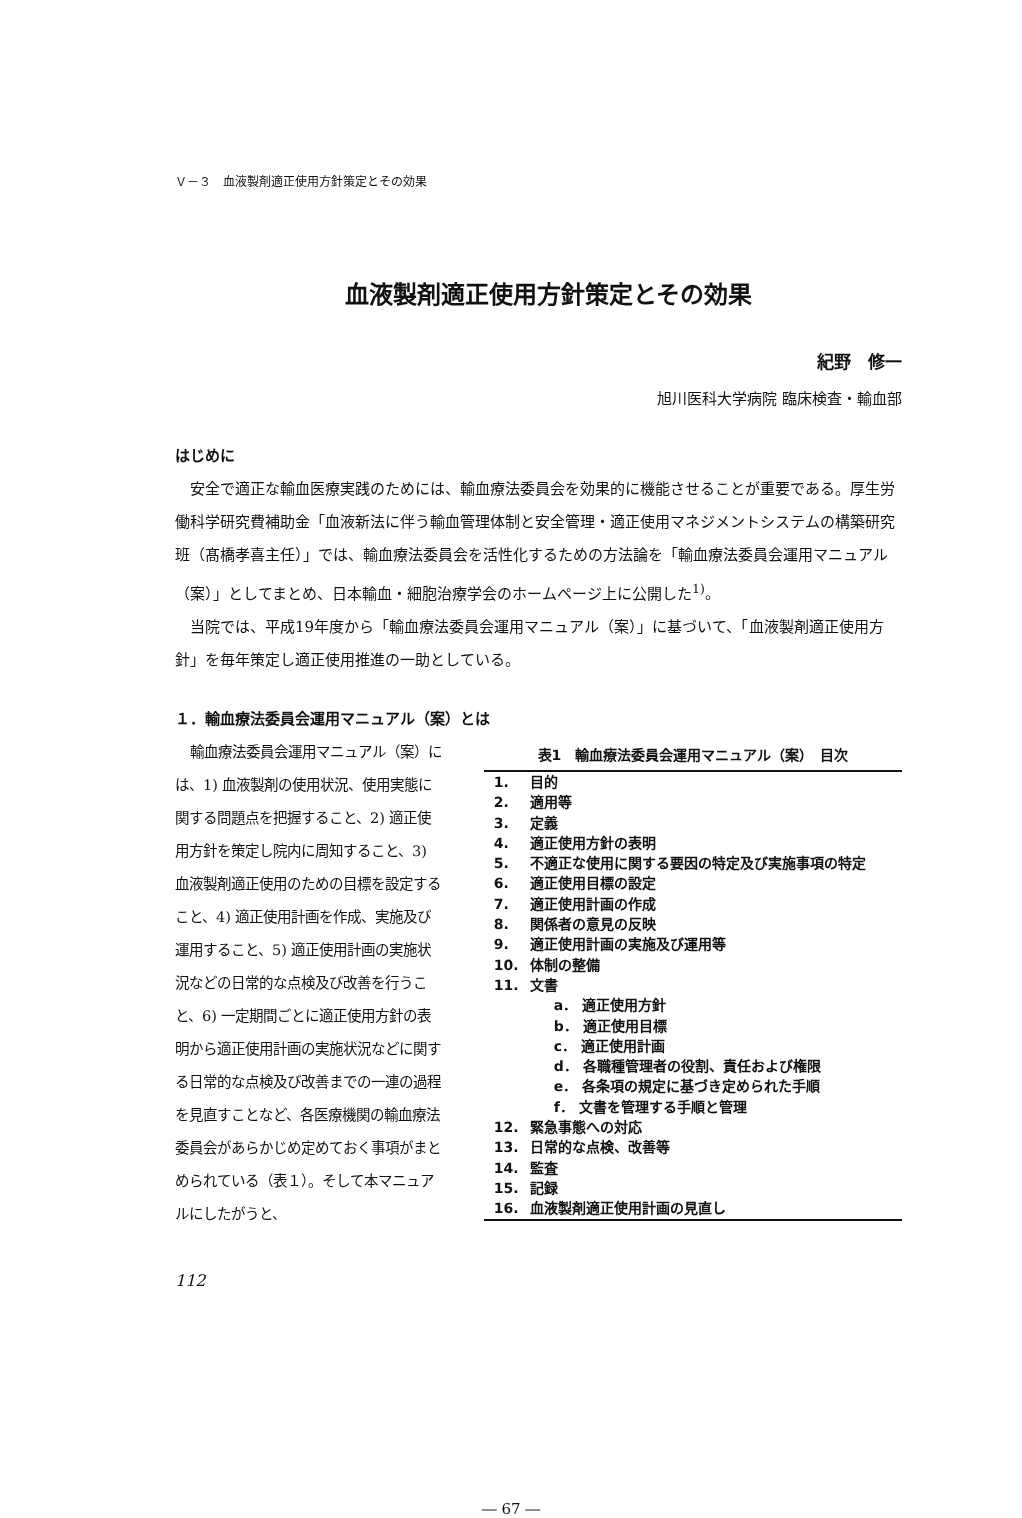Ｖ－３　血液製剤適正使用方針策定とその効果
血液製剤適正使用方針策定とその効果
紀野　修一
旭川医科大学病院 臨床検査・輸血部
はじめに
安全で適正な輸血医療実践のためには、輸血療法委員会を効果的に機能させることが重要である。厚生労働科学研究費補助金「血液新法に伴う輸血管理体制と安全管理・適正使用マネジメントシステムの構築研究班（髙橋孝喜主任）」では、輸血療法委員会を活性化するための方法論を「輸血療法委員会運用マニュアル（案）」としてまとめ、日本輸血・細胞治療学会のホームページ上に公開した<sup>1)</sup>。
当院では、平成19年度から「輸血療法委員会運用マニュアル（案）」に基づいて、「血液製剤適正使用方針」を毎年策定し適正使用推進の一助としている。
１．輸血療法委員会運用マニュアル（案）とは
輸血療法委員会運用マニュアル（案）には、1) 血液製剤の使用状況、使用実態に関する問題点を把握すること、2) 適正使用方針を策定し院内に周知すること、3) 血液製剤適正使用のための目標を設定すること、4) 適正使用計画を作成、実施及び運用すること、5) 適正使用計画の実施状況などの日常的な点検及び改善を行うこと、6) 一定期間ごとに適正使用方針の表明から適正使用計画の実施状況などに関する日常的な点検及び改善までの一連の過程を見直すことなど、各医療機関の輸血療法委員会があらかじめ定めておく事項がまとめられている（表１）。そして本マニュアルにしたがうと、
表1　輸血療法委員会運用マニュアル（案）　目次
| 1. | 目的 |
| 2. | 適用等 |
| 3. | 定義 |
| 4. | 適正使用方針の表明 |
| 5. | 不適正な使用に関する要因の特定及び実施事項の特定 |
| 6. | 適正使用目標の設定 |
| 7. | 適正使用計画の作成 |
| 8. | 関係者の意見の反映 |
| 9. | 適正使用計画の実施及び運用等 |
| 10. | 体制の整備 |
| 11. | 文書 |
| | a． 適正使用方針 |
| | b． 適正使用目標 |
| | c． 適正使用計画 |
| | d． 各職種管理者の役割、責任および権限 |
| | e． 各条項の規定に基づき定められた手順 |
| | f． 文書を管理する手順と管理 |
| 12. | 緊急事態への対応 |
| 13. | 日常的な点検、改善等 |
| 14. | 監査 |
| 15. | 記録 |
| 16. | 血液製剤適正使用計画の見直し |
112
― 67 ―